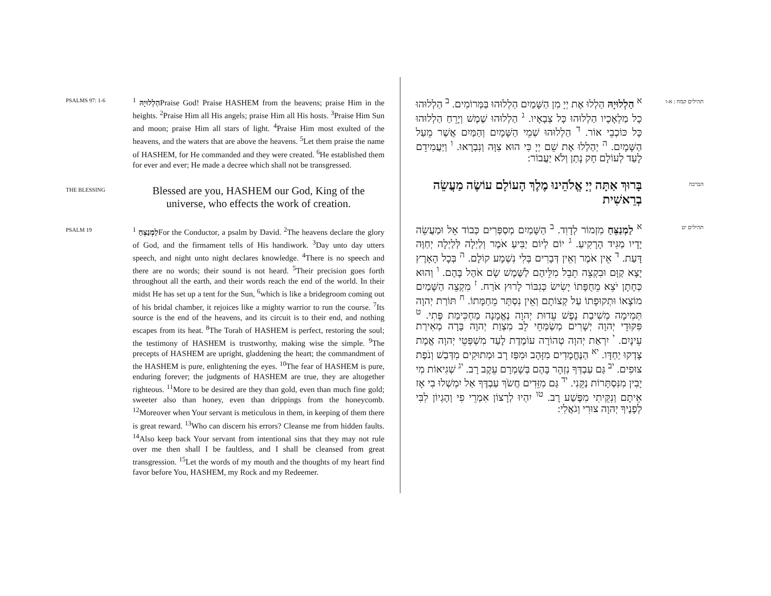PSALMS 97: 1-6
הַלְלוּיָהּ <sup>1</sup>Praise God! Praise HASHEM from the heavens; praise Him in the heights. <sup>2</sup>Praise Him all His angels; praise Him all His hosts. <sup>3</sup>Praise Him Sun and moon; praise Him all stars of light. <sup>4</sup>Praise Him most exulted of the heavens, and the waters that are above the heavens. <sup>5</sup>Let them praise the name of HASHEM, for He commanded and they were created. <sup>6</sup>He established them for ever and ever; He made a decree which shall not be transgressed.
THE BLESSING
Blessed are you, HASHEM our God, King of the universe, who effects the work of creation.
PSALM 19
לַמְנַצֵּחַ <sup>1</sup>For the Conductor, a psalm by David. <sup>2</sup>The heavens declare the glory of God, and the firmament tells of His handiwork. <sup>3</sup>Day unto day utters speech, and night unto night declares knowledge. <sup>4</sup>There is no speech and there are no words; their sound is not heard. <sup>5</sup>Their precision goes forth throughout all the earth, and their words reach the end of the world. In their midst He has set up a tent for the Sun, <sup>6</sup>which is like a bridegroom coming out of his bridal chamber, it rejoices like a mighty warrior to run the course. <sup>7</sup>Its source is the end of the heavens, and its circuit is to their end, and nothing escapes from its heat. <sup>8</sup>The Torah of HASHEM is perfect, restoring the soul; the testimony of HASHEM is trustworthy, making wise the simple. <sup>9</sup>The precepts of HASHEM are upright, gladdening the heart; the commandment of the HASHEM is pure, enlightening the eyes. <sup>10</sup>The fear of HASHEM is pure, enduring forever; the judgments of HASHEM are true, they are altogether righteous. <sup>11</sup>More to be desired are they than gold, even than much fine gold; sweeter also than honey, even than drippings from the honeycomb. <sup>12</sup>Moreover when Your servant is meticulous in them, in keeping of them there is great reward. <sup>13</sup>Who can discern his errors? Cleanse me from hidden faults. <sup>14</sup>Also keep back Your servant from intentional sins that they may not rule over me then shall I be faultless, and I shall be cleansed from great transgression. <sup>15</sup>Let the words of my mouth and the thoughts of my heart find favor before You, HASHEM, my Rock and my Redeemer.
תהילים קמח : א-ו
<sup>א</sup> הַלְלוּיָהּ הַלְלוּ אֶת יְיָ מִן הַשָּׁמַיִם הַלְלוּהוּ בַּמְּרוֹמִים. <sup>ב</sup> הַלְלוּהוּ כָל מַלְאָכָיו הַלְלוּהוּ כָּל צְבָאָיו. <sup>ג</sup> הַלְלוּהוּ שֶׁמֶשׁ וְיָרֵחַ הַלְלוּהוּ כָּל כּוֹכְבֵי אוֹר. <sup>ד</sup> הַלְלוּהוּ שְׁמֵי הַשָּׁמָיִם וְהַמַּיִם אֲשֶׁר מֵעַל הַשָּׁמָיִם. <sup>ה</sup> יְהַלְלוּ אֶת שֵׁם יְיָ כִּי הוּא צִוָּה וְנִבְרָאוּ. <sup>ו</sup> וַיַּעֲמִידֵם לָעַד לְעוֹלָם חָק נָתַן וְלֹא יַעֲבוֹר:
הברכה
בָּרוּךְ אַתָּה יְיָ אֱלֹהֵינוּ מֶלֶךְ הָעוֹלָם עוֹשֶׂה מַעֲשֵׂה בְרֵאשִׁית
תהילים יט
<sup>א</sup> לַמְנַצֵּחַ מִזְמוֹר לְדָוִד. <sup>ב</sup> הַשָּׁמַיִם מְסַפְּרִים כְּבוֹד אֵל וּמַעֲשֵׂה יָדָיו מַגִּיד הָרָקִיעַ. <sup>ג</sup> יוֹם לְיוֹם יַבִּיעַ אֹמֶר וְלַיְלָה לְּלַיְלָה יְחַוֶּה דָּעַת. <sup>ד</sup> אֵין אֹמֶר וְאֵין דְּבָרִים בְּלִי נִשְׁמָע קוֹלָם. <sup>ה</sup> בְּכָל הָאָרֶץ יָצָא קַוָּם וּבִקְצֵה תֵבֵל מִלֵּיהֶם לַשֶּׁמֶשׁ שָׂם אֹהֶל בָּהֶם. <sup>ו</sup> וְהוּא כְּחָתָן יֹצֵא מֵחֻפָּתוֹ יָשִׂישׂ כְּגִבּוֹר לָרוּץ אֹרַח. <sup>ז</sup> מִקְצֵה הַשָּׁמַיִם מוֹצָאוֹ וּתְקוּפָתוֹ עַל קְצוֹתָם וְאֵין נִסְתָּר מֵחַמָּתוֹ. <sup>ח</sup> תּוֹרַת יְהוָה תְּמִימָה מְשִׁיבַת נָפֶשׁ עֵדוּת יְהוָה נֶאֱמָנָה מַחְכִּימַת פֶּתִי. <sup>ט</sup> פִּקּוּדֵי יְהוָה יְשָׁרִים מְשַׂמְּחֵי לֵב מִצְוַת יְהוָה בָּרָה מְאִירַת עֵינָיִם. <sup>י</sup> יִרְאַת יְהוָה טְהוֹרָה עוֹמֶדֶת לָעַד מִשְׁפְּטֵי יְהוָה אֱמֶת צָדְקוּ יַחְדָּו. <sup>יא</sup> הַנֶּחֱמָדִים מִזָּהָב וּמִפַּז רָב וּמְתוּקִים מִדְּבַשׁ וְנֹפֶת צוּפִים. <sup>יב</sup> גַּם עַבְדְּךָ נִזְהָר בָּהֶם בְּשָׁמְרָם עֵקֶב רָב. <sup>יג</sup> שְׁגִיאוֹת מִי יָבִין מִנִּסְתָּרוֹת נַקֵּנִי. <sup>יד</sup> גַּם מִזֵּדִים חֲשֹׂךְ עַבְדֶּךָ אַל יִמְשְׁלוּ בִי אָז אֵיתָם וְנִקֵּיתִי מִפֶּשַׁע רָב. <sup>טו</sup> יִהְיוּ לְרָצוֹן אִמְרֵי פִי וְהֶגְיוֹן לִבִּי לְפָנֶיךָ יְהוָה צוּרִי וְגֹאֲלִי: